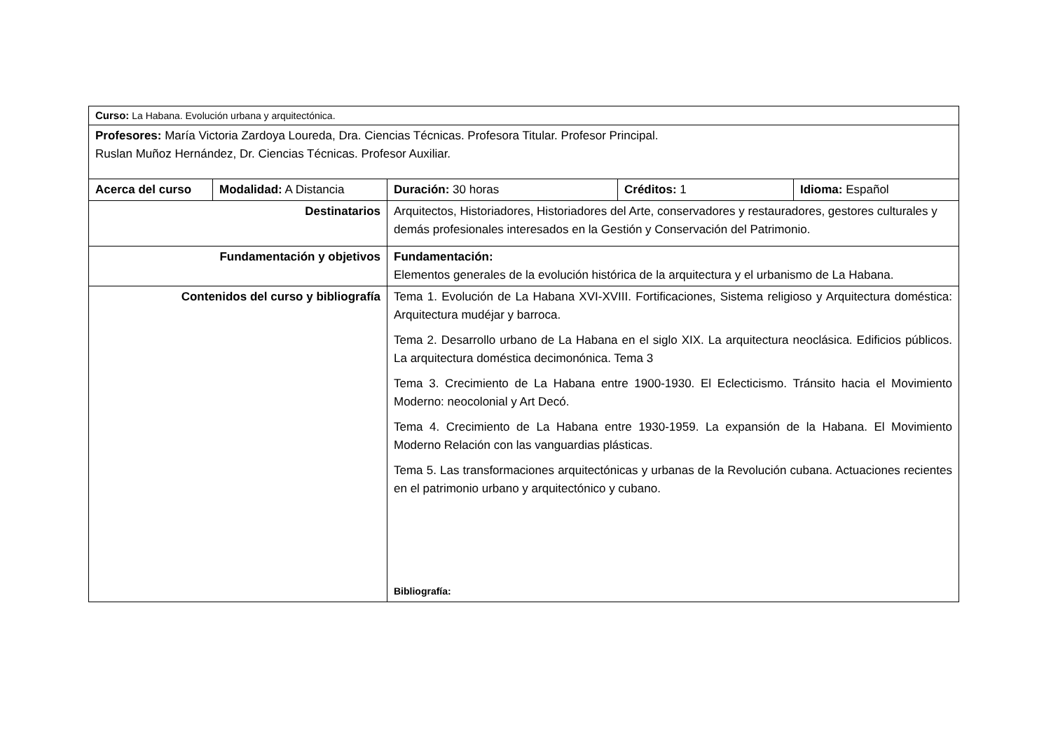| Curso: La Habana. Evolución urbana y arquitectónica. | | | | |
| Profesores: María Victoria Zardoya Loureda, Dra. Ciencias Técnicas. Profesora Titular. Profesor Principal. Ruslan Muñoz Hernández, Dr. Ciencias Técnicas. Profesor Auxiliar. | | | | |
| Acerca del curso | Modalidad: A Distancia | Duración: 30 horas | Créditos: 1 | Idioma: Español |
| Destinatarios | | Arquitectos, Historiadores, Historiadores del Arte, conservadores y restauradores, gestores culturales y demás profesionales interesados en la Gestión y Conservación del Patrimonio. | | |
| Fundamentación y objetivos | | Fundamentación: Elementos generales de la evolución histórica de la arquitectura y el urbanismo de La Habana. | | |
| Contenidos del curso y bibliografía | | Tema 1. Evolución de La Habana XVI-XVIII. Fortificaciones, Sistema religioso y Arquitectura doméstica: Arquitectura mudéjar y barroca. Tema 2. Desarrollo urbano de La Habana en el siglo XIX. La arquitectura neoclásica. Edificios públicos. La arquitectura doméstica decimonónica. Tema 3 Tema 3. Crecimiento de La Habana entre 1900-1930. El Eclecticismo. Tránsito hacia el Movimiento Moderno: neocolonial y Art Decó. Tema 4. Crecimiento de La Habana entre 1930-1959. La expansión de la Habana. El Movimiento Moderno Relación con las vanguardias plásticas. Tema 5. Las transformaciones arquitectónicas y urbanas de la Revolución cubana. Actuaciones recientes en el patrimonio urbano y arquitectónico y cubano. Bibliografía: | | |